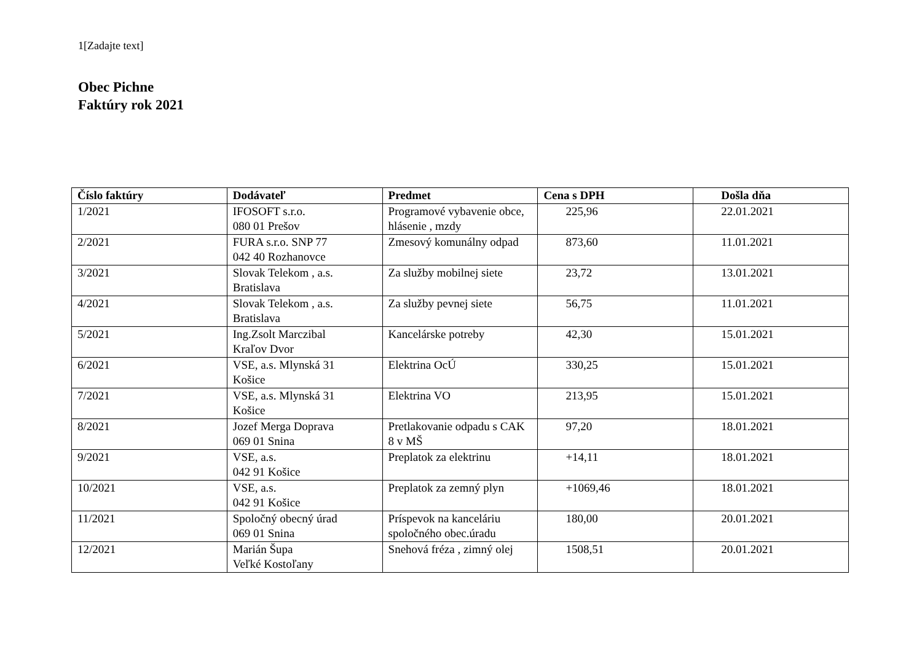1[Zadajte text]
Obec Pichne
Faktúry rok 2021
| Číslo faktúry | Dodávateľ | Predmet | Cena s DPH | Došla dňa |
| --- | --- | --- | --- | --- |
| 1/2021 | IFOSOFT s.r.o. 080 01 Prešov | Programové vybavenie obce, hlásenie , mzdy | 225,96 | 22.01.2021 |
| 2/2021 | FURA s.r.o. SNP 77 042 40 Rozhanovce | Zmesový komunálny odpad | 873,60 | 11.01.2021 |
| 3/2021 | Slovak Telekom , a.s. Bratislava | Za služby mobilnej siete | 23,72 | 13.01.2021 |
| 4/2021 | Slovak Telekom , a.s. Bratislava | Za služby pevnej siete | 56,75 | 11.01.2021 |
| 5/2021 | Ing.Zsolt Marczibal Kraľov Dvor | Kancelárske potreby | 42,30 | 15.01.2021 |
| 6/2021 | VSE, a.s. Mlynská 31 Košice | Elektrina OcÚ | 330,25 | 15.01.2021 |
| 7/2021 | VSE, a.s. Mlynská 31 Košice | Elektrina VO | 213,95 | 15.01.2021 |
| 8/2021 | Jozef Merga Doprava 069 01 Snina | Pretlakovanie odpadu s CAK 8 v MŠ | 97,20 | 18.01.2021 |
| 9/2021 | VSE, a.s. 042 91 Košice | Preplatok za elektrinu | +14,11 | 18.01.2021 |
| 10/2021 | VSE, a.s. 042 91 Košice | Preplatok za zemný plyn | +1069,46 | 18.01.2021 |
| 11/2021 | Spoločný obecný úrad 069 01 Snina | Príspevok na kanceláriu spoločného obec.úradu | 180,00 | 20.01.2021 |
| 12/2021 | Marián Šupa Veľké Kostoľany | Snehová fréza , zimný olej | 1508,51 | 20.01.2021 |